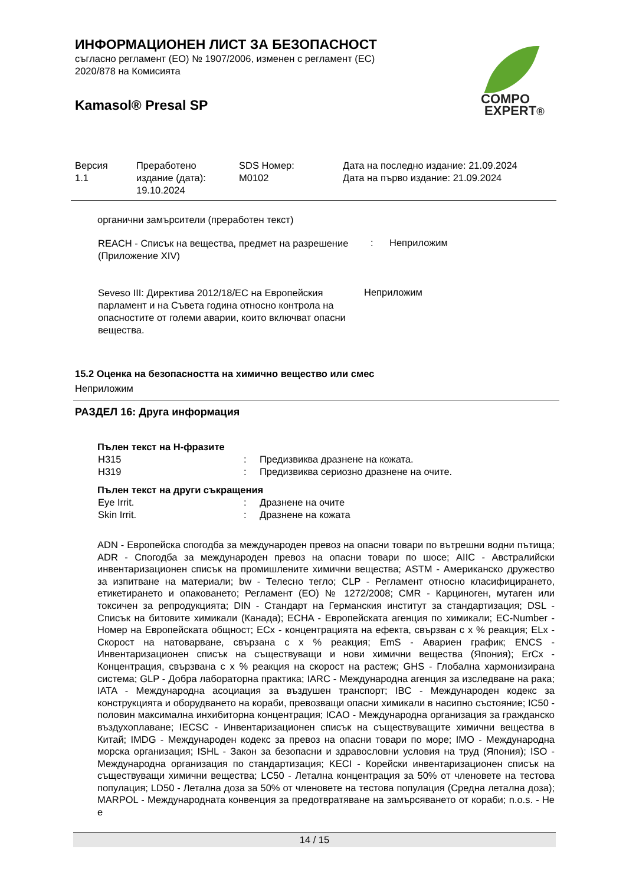ИНФОРМАЦИОНЕН ЛИСТ ЗА БЕЗОПАСНОСТ
съгласно регламент (ЕО) № 1907/2006, изменен с регламент (ЕС)
2020/878 на Комисията
Kamasol® Presal SP
COMPO
EXPERT®
| Версия 1.1 | Преработено издание (дата): 19.10.2024 | SDS Номер: M0102 | Дата на последно издание: 21.09.2024 Дата на първо издание: 21.09.2024 |
органични замърсители (преработен текст)
| REACH - Списък на вещества, предмет на разрешение (Приложение XIV) | : | Неприложим |
| Seveso III: Директива 2012/18/ЕС на Европейския парламент и на Съвета година относно контрола на опасностите от големи аварии, които включват опасни вещества. | Неприложим |
15.2 Оценка на безопасността на химично вещество или смес
Неприложим
РАЗДЕЛ 16: Друга информация
Пълен текст на H-фразите
| H315 | : | Предизвиква дразнене на кожата. |
| H319 | : | Предизвиква сериозно дразнене на очите. |
Пълен текст на други съкращения
| Eye Irrit. | : | Дразнене на очите |
| Skin Irrit. | : | Дразнене на кожата |
ADN - Европейска спогодба за международен превоз на опасни товари по вътрешни водни пътища; ADR - Спогодба за международен превоз на опасни товари по шосе; AIIC - Австралийски инвентаризационен списък на промишлените химични вещества; ASTM - Американско дружество за изпитване на материали; bw - Телесно тегло; CLP - Регламент относно класифицирането, етикетирането и опаковането; Регламент (ЕО) № 1272/2008; CMR - Карциноген, мутаген или токсичен за репродукцията; DIN - Стандарт на Германския институт за стандартизация; DSL - Списък на битовите химикали (Канада); ECHA - Европейската агенция по химикали; EC-Number - Номер на Европейската общност; ECx - концентрацията на ефекта, свързван с x % реакция; ELx - Скорост на натоварване, свързана с x % реакция; EmS - Авариен график; ENCS - Инвентаризационен списък на съществуващи и нови химични вещества (Япония); ErCx - Концентрация, свързвана с x % реакция на скорост на растеж; GHS - Глобална хармонизирана система; GLP - Добра лабораторна практика; IARC - Международна агенция за изследване на рака; IATA - Международна асоциация за въздушен транспорт; IBC - Международен кодекс за конструкцията и оборудването на кораби, превозващи опасни химикали в насипно състояние; IC50 - половин максимална инхибиторна концентрация; ICAO - Международна организация за гражданско въздухоплаване; IECSC - Инвентаризационен списък на съществуващите химични вещества в Китай; IMDG - Международен кодекс за превоз на опасни товари по море; IMO - Международна морска организация; ISHL - Закон за безопасни и здравословни условия на труд (Япония); ISO - Международна организация по стандартизация; KECI - Корейски инвентаризационен списък на съществуващи химични вещества; LC50 - Летална концентрация за 50% от членовете на тестова популация; LD50 - Летална доза за 50% от членовете на тестова популация (Средна летална доза); MARPOL - Международната конвенция за предотвратяване на замърсяването от кораби; n.o.s. - Не е
14 / 15